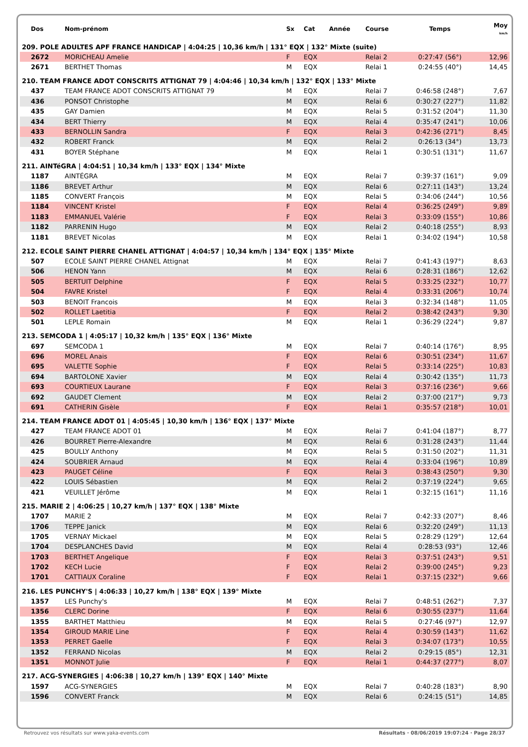| Dos | Nom-prénom | Sx | Cat | Année | Course | Temps | Moy km/h |
| --- | --- | --- | --- | --- | --- | --- | --- |
| 209. POLE ADULTES APF FRANCE HANDICAP / 4:04:25 / 10,36 km/h / 131° EQX / 132° Mixte (suite) | | | | | | | |
| 2672 | MORICHEAU Amelie | F | EQX | | Relai 2 | 0:27:47 (56°) | 12,96 |
| 2671 | BERTHET Thomas | M | EQX | | Relai 1 | 0:24:55 (40°) | 14,45 |
| 210. TEAM FRANCE ADOT CONSCRITS ATTIGNAT 79 / 4:04:46 / 10,34 km/h / 132° EQX / 133° Mixte | | | | | | | |
| 437 | TEAM FRANCE ADOT CONSCRITS ATTIGNAT 79 | M | EQX | | Relai 7 | 0:46:58 (248°) | 7,67 |
| 436 | PONSOT Christophe | M | EQX | | Relai 6 | 0:30:27 (227°) | 11,82 |
| 435 | GAY Damien | M | EQX | | Relai 5 | 0:31:52 (204°) | 11,30 |
| 434 | BERT Thierry | M | EQX | | Relai 4 | 0:35:47 (241°) | 10,06 |
| 433 | BERNOLLIN Sandra | F | EQX | | Relai 3 | 0:42:36 (271°) | 8,45 |
| 432 | ROBERT Franck | M | EQX | | Relai 2 | 0:26:13 (34°) | 13,73 |
| 431 | BOYER Stéphane | M | EQX | | Relai 1 | 0:30:51 (131°) | 11,67 |
| 211. AINTéGRA / 4:04:51 / 10,34 km/h / 133° EQX / 134° Mixte | | | | | | | |
| 1187 | AINTÉGRA | M | EQX | | Relai 7 | 0:39:37 (161°) | 9,09 |
| 1186 | BREVET Arthur | M | EQX | | Relai 6 | 0:27:11 (143°) | 13,24 |
| 1185 | CONVERT François | M | EQX | | Relai 5 | 0:34:06 (244°) | 10,56 |
| 1184 | VINCENT Kristel | F | EQX | | Relai 4 | 0:36:25 (249°) | 9,89 |
| 1183 | EMMANUEL Valérie | F | EQX | | Relai 3 | 0:33:09 (155°) | 10,86 |
| 1182 | PARRENIN Hugo | M | EQX | | Relai 2 | 0:40:18 (255°) | 8,93 |
| 1181 | BREVET Nicolas | M | EQX | | Relai 1 | 0:34:02 (194°) | 10,58 |
| 212. ECOLE SAINT PIERRE CHANEL ATTIGNAT / 4:04:57 / 10,34 km/h / 134° EQX / 135° Mixte | | | | | | | |
| 507 | ECOLE SAINT PIERRE CHANEL Attignat | M | EQX | | Relai 7 | 0:41:43 (197°) | 8,63 |
| 506 | HENON Yann | M | EQX | | Relai 6 | 0:28:31 (186°) | 12,62 |
| 505 | BERTUIT Delphine | F | EQX | | Relai 5 | 0:33:25 (232°) | 10,77 |
| 504 | FAVRE Kristel | F | EQX | | Relai 4 | 0:33:31 (206°) | 10,74 |
| 503 | BENOIT Francois | M | EQX | | Relai 3 | 0:32:34 (148°) | 11,05 |
| 502 | ROLLET Laetitia | F | EQX | | Relai 2 | 0:38:42 (243°) | 9,30 |
| 501 | LEPLE Romain | M | EQX | | Relai 1 | 0:36:29 (224°) | 9,87 |
| 213. SEMCODA 1 / 4:05:17 / 10,32 km/h / 135° EQX / 136° Mixte | | | | | | | |
| 697 | SEMCODA 1 | M | EQX | | Relai 7 | 0:40:14 (176°) | 8,95 |
| 696 | MOREL Anais | F | EQX | | Relai 6 | 0:30:51 (234°) | 11,67 |
| 695 | VALETTE Sophie | F | EQX | | Relai 5 | 0:33:14 (225°) | 10,83 |
| 694 | BARTOLONE Xavier | M | EQX | | Relai 4 | 0:30:42 (135°) | 11,73 |
| 693 | COURTIEUX Laurane | F | EQX | | Relai 3 | 0:37:16 (236°) | 9,66 |
| 692 | GAUDET Clement | M | EQX | | Relai 2 | 0:37:00 (217°) | 9,73 |
| 691 | CATHERIN Gisèle | F | EQX | | Relai 1 | 0:35:57 (218°) | 10,01 |
| 214. TEAM FRANCE ADOT 01 / 4:05:45 / 10,30 km/h / 136° EQX / 137° Mixte | | | | | | | |
| 427 | TEAM FRANCE ADOT 01 | M | EQX | | Relai 7 | 0:41:04 (187°) | 8,77 |
| 426 | BOURRET Pierre-Alexandre | M | EQX | | Relai 6 | 0:31:28 (243°) | 11,44 |
| 425 | BOULLY Anthony | M | EQX | | Relai 5 | 0:31:50 (202°) | 11,31 |
| 424 | SOUBRIER Arnaud | M | EQX | | Relai 4 | 0:33:04 (196°) | 10,89 |
| 423 | PAUGET Céline | F | EQX | | Relai 3 | 0:38:43 (250°) | 9,30 |
| 422 | LOUIS Sébastien | M | EQX | | Relai 2 | 0:37:19 (224°) | 9,65 |
| 421 | VEUILLET Jérôme | M | EQX | | Relai 1 | 0:32:15 (161°) | 11,16 |
| 215. MARIE 2 / 4:06:25 / 10,27 km/h / 137° EQX / 138° Mixte | | | | | | | |
| 1707 | MARIE 2 | M | EQX | | Relai 7 | 0:42:33 (207°) | 8,46 |
| 1706 | TEPPE Janick | M | EQX | | Relai 6 | 0:32:20 (249°) | 11,13 |
| 1705 | VERNAY Mickael | M | EQX | | Relai 5 | 0:28:29 (129°) | 12,64 |
| 1704 | DESPLANCHES David | M | EQX | | Relai 4 | 0:28:53 (93°) | 12,46 |
| 1703 | BERTHET Angelique | F | EQX | | Relai 3 | 0:37:51 (243°) | 9,51 |
| 1702 | KECH Lucie | F | EQX | | Relai 2 | 0:39:00 (245°) | 9,23 |
| 1701 | CATTIAUX Coraline | F | EQX | | Relai 1 | 0:37:15 (232°) | 9,66 |
| 216. LES PUNCHY'S / 4:06:33 / 10,27 km/h / 138° EQX / 139° Mixte | | | | | | | |
| 1357 | LES Punchy's | M | EQX | | Relai 7 | 0:48:51 (262°) | 7,37 |
| 1356 | CLERC Dorine | F | EQX | | Relai 6 | 0:30:55 (237°) | 11,64 |
| 1355 | BARTHET Matthieu | M | EQX | | Relai 5 | 0:27:46 (97°) | 12,97 |
| 1354 | GIROUD MARIE Line | F | EQX | | Relai 4 | 0:30:59 (143°) | 11,62 |
| 1353 | PERRET Gaelle | F | EQX | | Relai 3 | 0:34:07 (173°) | 10,55 |
| 1352 | FERRAND Nicolas | M | EQX | | Relai 2 | 0:29:15 (85°) | 12,31 |
| 1351 | MONNOT Julie | F | EQX | | Relai 1 | 0:44:37 (277°) | 8,07 |
| 217. ACG-SYNERGIES / 4:06:38 / 10,27 km/h / 139° EQX / 140° Mixte | | | | | | | |
| 1597 | ACG-SYNERGIES | M | EQX | | Relai 7 | 0:40:28 (183°) | 8,90 |
| 1596 | CONVERT Franck | M | EQX | | Relai 6 | 0:24:15 (51°) | 14,85 |
Retrouvez vos résultats sur www.yaka-events.com Résultats · 08/06/2019 19:07:24 · Page 28/37